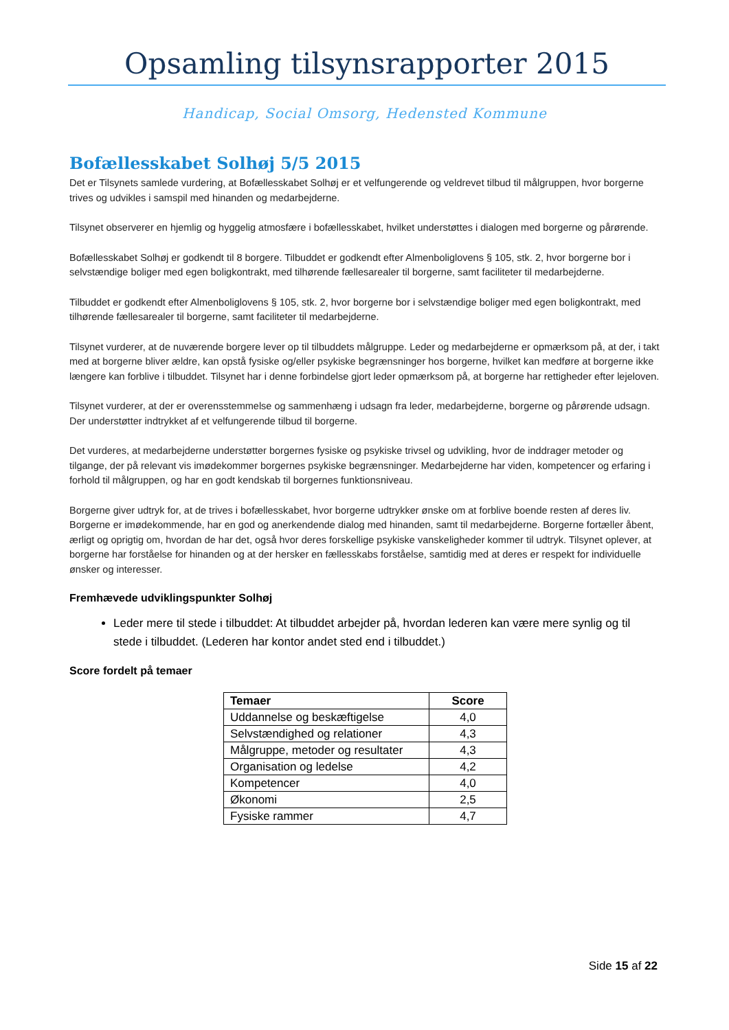Opsamling tilsynsrapporter 2015
Handicap, Social Omsorg, Hedensted Kommune
Bofællesskabet Solhøj 5/5 2015
Det er Tilsynets samlede vurdering, at Bofællesskabet Solhøj er et velfungerende og veldrevet tilbud til målgruppen, hvor borgerne trives og udvikles i samspil med hinanden og medarbejderne.
Tilsynet observerer en hjemlig og hyggelig atmosfære i bofællesskabet, hvilket understøttes i dialogen med borgerne og pårørende.
Bofællesskabet Solhøj er godkendt til 8 borgere. Tilbuddet er godkendt efter Almenboliglovens § 105, stk. 2, hvor borgerne bor i selvstændige boliger med egen boligkontrakt, med tilhørende fællesarealer til borgerne, samt faciliteter til medarbejderne.
Tilbuddet er godkendt efter Almenboliglovens § 105, stk. 2, hvor borgerne bor i selvstændige boliger med egen boligkontrakt, med tilhørende fællesarealer til borgerne, samt faciliteter til medarbejderne.
Tilsynet vurderer, at de nuværende borgere lever op til tilbuddets målgruppe. Leder og medarbejderne er opmærksom på, at der, i takt med at borgerne bliver ældre, kan opstå fysiske og/eller psykiske begrænsninger hos borgerne, hvilket kan medføre at borgerne ikke længere kan forblive i tilbuddet. Tilsynet har i denne forbindelse gjort leder opmærksom på, at borgerne har rettigheder efter lejeloven.
Tilsynet vurderer, at der er overensstemmelse og sammenhæng i udsagn fra leder, medarbejderne, borgerne og pårørende udsagn. Der understøtter indtrykket af et velfungerende tilbud til borgerne.
Det vurderes, at medarbejderne understøtter borgernes fysiske og psykiske trivsel og udvikling, hvor de inddrager metoder og tilgange, der på relevant vis imødekommer borgernes psykiske begrænsninger. Medarbejderne har viden, kompetencer og erfaring i forhold til målgruppen, og har en godt kendskab til borgernes funktionsniveau.
Borgerne giver udtryk for, at de trives i bofællesskabet, hvor borgerne udtrykker ønske om at forblive boende resten af deres liv. Borgerne er imødekommende, har en god og anerkendende dialog med hinanden, samt til medarbejderne. Borgerne fortæller åbent, ærligt og oprigtig om, hvordan de har det, også hvor deres forskellige psykiske vanskeligheder kommer til udtryk. Tilsynet oplever, at borgerne har forståelse for hinanden og at der hersker en fællesskabs forståelse, samtidig med at deres er respekt for individuelle ønsker og interesser.
Fremhævede udviklingspunkter Solhøj
Leder mere til stede i tilbuddet: At tilbuddet arbejder på, hvordan lederen kan være mere synlig og til stede i tilbuddet. (Lederen har kontor andet sted end i tilbuddet.)
Score fordelt på temaer
| Temaer | Score |
| --- | --- |
| Uddannelse og beskæftigelse | 4,0 |
| Selvstændighed og relationer | 4,3 |
| Målgruppe, metoder og resultater | 4,3 |
| Organisation og ledelse | 4,2 |
| Kompetencer | 4,0 |
| Økonomi | 2,5 |
| Fysiske rammer | 4,7 |
Side 15 af 22